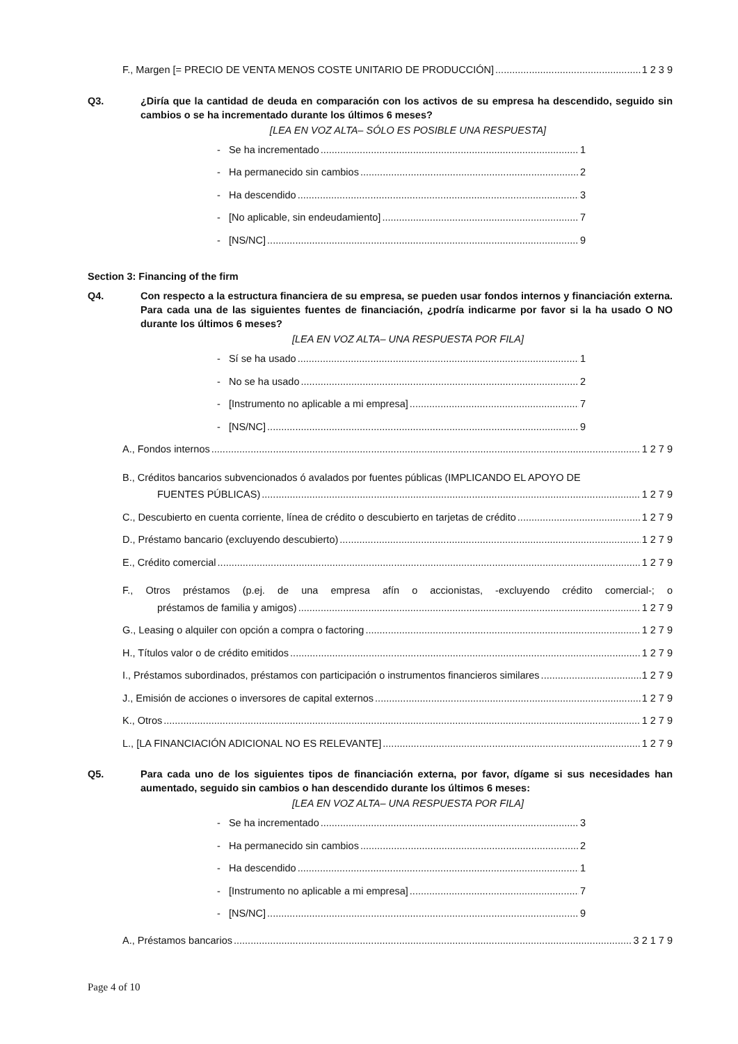F., Margen [= PRECIO DE VENTA MENOS COSTE UNITARIO DE PRODUCCIÓN] 1 2 3 9
Q3. ¿Diría que la cantidad de deuda en comparación con los activos de su empresa ha descendido, seguido sin cambios o se ha incrementado durante los últimos 6 meses?
[LEA EN VOZ ALTA– SÓLO ES POSIBLE UNA RESPUESTA]
- Se ha incrementado 1
- Ha permanecido sin cambios 2
- Ha descendido 3
- [No aplicable, sin endeudamiento] 7
- [NS/NC] 9
Section 3: Financing of the firm
Q4. Con respecto a la estructura financiera de su empresa, se pueden usar fondos internos y financiación externa. Para cada una de las siguientes fuentes de financiación, ¿podría indicarme por favor si la ha usado O NO durante los últimos 6 meses?
[LEA EN VOZ ALTA– UNA RESPUESTA POR FILA]
- Sí se ha usado 1
- No se ha usado 2
- [Instrumento no aplicable a mi empresa] 7
- [NS/NC] 9
A., Fondos internos 1 2 7 9
B., Créditos bancarios subvencionados ó avalados por fuentes públicas (IMPLICANDO EL APOYO DE
FUENTES PÚBLICAS) 1 2 7 9
C., Descubierto en cuenta corriente, línea de crédito o descubierto en tarjetas de crédito 1 2 7 9
D., Préstamo bancario (excluyendo descubierto) 1 2 7 9
E., Crédito comercial 1 2 7 9
F., Otros préstamos (p.ej. de una empresa afín o accionistas, -excluyendo crédito comercial-; o
préstamos de familia y amigos) 1 2 7 9
G., Leasing o alquiler con opción a compra o factoring 1 2 7 9
H., Títulos valor o de crédito emitidos 1 2 7 9
I., Préstamos subordinados, préstamos con participación o instrumentos financieros similares 1 2 7 9
J., Emisión de acciones o inversores de capital externos 1 2 7 9
K., Otros 1 2 7 9
L., [LA FINANCIACIÓN ADICIONAL NO ES RELEVANTE] 1 2 7 9
Q5. Para cada uno de los siguientes tipos de financiación externa, por favor, dígame si sus necesidades han aumentado, seguido sin cambios o han descendido durante los últimos 6 meses:
[LEA EN VOZ ALTA– UNA RESPUESTA POR FILA]
- Se ha incrementado 3
- Ha permanecido sin cambios 2
- Ha descendido 1
- [Instrumento no aplicable a mi empresa] 7
- [NS/NC] 9
A., Préstamos bancarios 3 2 1 7 9
Page 4 of 10